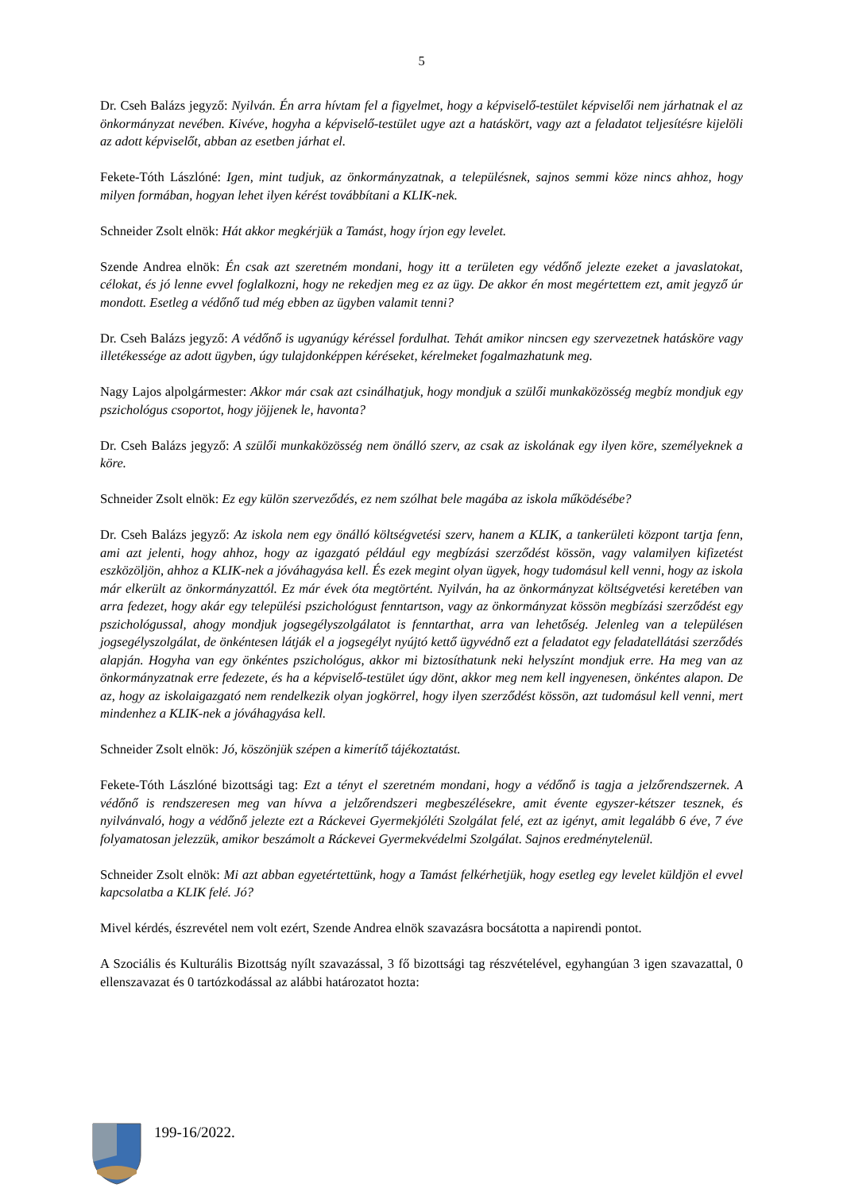5
Dr. Cseh Balázs jegyző: Nyilván. Én arra hívtam fel a figyelmet, hogy a képviselő-testület képviselői nem járhatnak el az önkormányzat nevében. Kivéve, hogyha a képviselő-testület ugye azt a hatáskört, vagy azt a feladatot teljesítésre kijelöli az adott képviselőt, abban az esetben járhat el.
Fekete-Tóth Lászlóné: Igen, mint tudjuk, az önkormányzatnak, a településnek, sajnos semmi köze nincs ahhoz, hogy milyen formában, hogyan lehet ilyen kérést továbbítani a KLIK-nek.
Schneider Zsolt elnök: Hát akkor megkérjük a Tamást, hogy írjon egy levelet.
Szende Andrea elnök: Én csak azt szeretném mondani, hogy itt a területen egy védőnő jelezte ezeket a javaslatokat, célokat, és jó lenne evvel foglalkozni, hogy ne rekedjen meg ez az ügy. De akkor én most megértettem ezt, amit jegyző úr mondott. Esetleg a védőnő tud még ebben az ügyben valamit tenni?
Dr. Cseh Balázs jegyző: A védőnő is ugyanúgy kéréssel fordulhat. Tehát amikor nincsen egy szervezetnek hatásköre vagy illetékessége az adott ügyben, úgy tulajdonképpen kéréseket, kérelmeket fogalmazhatunk meg.
Nagy Lajos alpolgármester: Akkor már csak azt csinálhatjuk, hogy mondjuk a szülői munkaközösség megbíz mondjuk egy pszichológus csoportot, hogy jöjjenek le, havonta?
Dr. Cseh Balázs jegyző: A szülői munkaközösség nem önálló szerv, az csak az iskolának egy ilyen köre, személyeknek a köre.
Schneider Zsolt elnök: Ez egy külön szerveződés, ez nem szólhat bele magába az iskola működésébe?
Dr. Cseh Balázs jegyző: Az iskola nem egy önálló költségvetési szerv, hanem a KLIK, a tankerületi központ tartja fenn, ami azt jelenti, hogy ahhoz, hogy az igazgató például egy megbízási szerződést kössön, vagy valamilyen kifizetést eszközöljön, ahhoz a KLIK-nek a jóváhagyása kell. És ezek megint olyan ügyek, hogy tudomásul kell venni, hogy az iskola már elkerült az önkormányzattól. Ez már évek óta megtörtént. Nyilván, ha az önkormányzat költségvetési keretében van arra fedezet, hogy akár egy települési pszichológust fenntartson, vagy az önkormányzat kössön megbízási szerződést egy pszichológussal, ahogy mondjuk jogsegélyszolgálatot is fenntarthat, arra van lehetőség. Jelenleg van a településen jogsegélyszolgálat, de önkéntesen látják el a jogsegélyt nyújtó kettő ügyvédnő ezt a feladatot egy feladatellátási szerződés alapján. Hogyha van egy önkéntes pszichológus, akkor mi biztosíthatunk neki helyszínt mondjuk erre. Ha meg van az önkormányzatnak erre fedezete, és ha a képviselő-testület úgy dönt, akkor meg nem kell ingyenesen, önkéntes alapon. De az, hogy az iskolaigazgató nem rendelkezik olyan jogkörrel, hogy ilyen szerződést kössön, azt tudomásul kell venni, mert mindenhez a KLIK-nek a jóváhagyása kell.
Schneider Zsolt elnök: Jó, köszönjük szépen a kimerítő tájékoztatást.
Fekete-Tóth Lászlóné bizottsági tag: Ezt a tényt el szeretném mondani, hogy a védőnő is tagja a jelzőrendszernek. A védőnő is rendszeresen meg van hívva a jelzőrendszeri megbeszélésekre, amit évente egyszer-kétszer tesznek, és nyilvánvaló, hogy a védőnő jelezte ezt a Ráckevei Gyermekjóléti Szolgálat felé, ezt az igényt, amit legalább 6 éve, 7 éve folyamatosan jelezzük, amikor beszámolt a Ráckevei Gyermekvédelmi Szolgálat. Sajnos eredménytelenül.
Schneider Zsolt elnök: Mi azt abban egyetértettünk, hogy a Tamást felkérhetjük, hogy esetleg egy levelet küldjön el evvel kapcsolatba a KLIK felé. Jó?
Mivel kérdés, észrevétel nem volt ezért, Szende Andrea elnök szavazásra bocsátotta a napirendi pontot.
A Szociális és Kulturális Bizottság nyílt szavazással, 3 fő bizottsági tag részvételével, egyhangúan 3 igen szavazattal, 0 ellenszavazat és 0 tartózkodással az alábbi határozatot hozta:
199-16/2022.